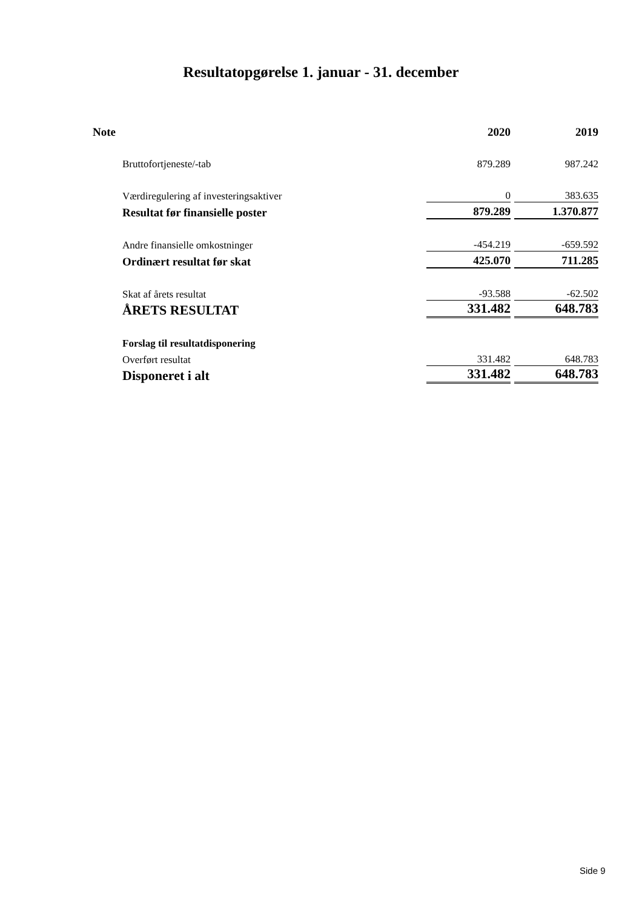Resultatopgørelse 1. januar - 31. december
| Note | 2020 | 2019 |
| --- | --- | --- |
| Bruttofortjeneste/-tab | 879.289 | 987.242 |
| Værdiregulering af investeringsaktiver | 0 | 383.635 |
| Resultat før finansielle poster | 879.289 | 1.370.877 |
| Andre finansielle omkostninger | -454.219 | -659.592 |
| Ordinært resultat før skat | 425.070 | 711.285 |
| Skat af årets resultat | -93.588 | -62.502 |
| ÅRETS RESULTAT | 331.482 | 648.783 |
| Forslag til resultatdisponering | | |
| Overført resultat | 331.482 | 648.783 |
| Disponeret i alt | 331.482 | 648.783 |
Side 9